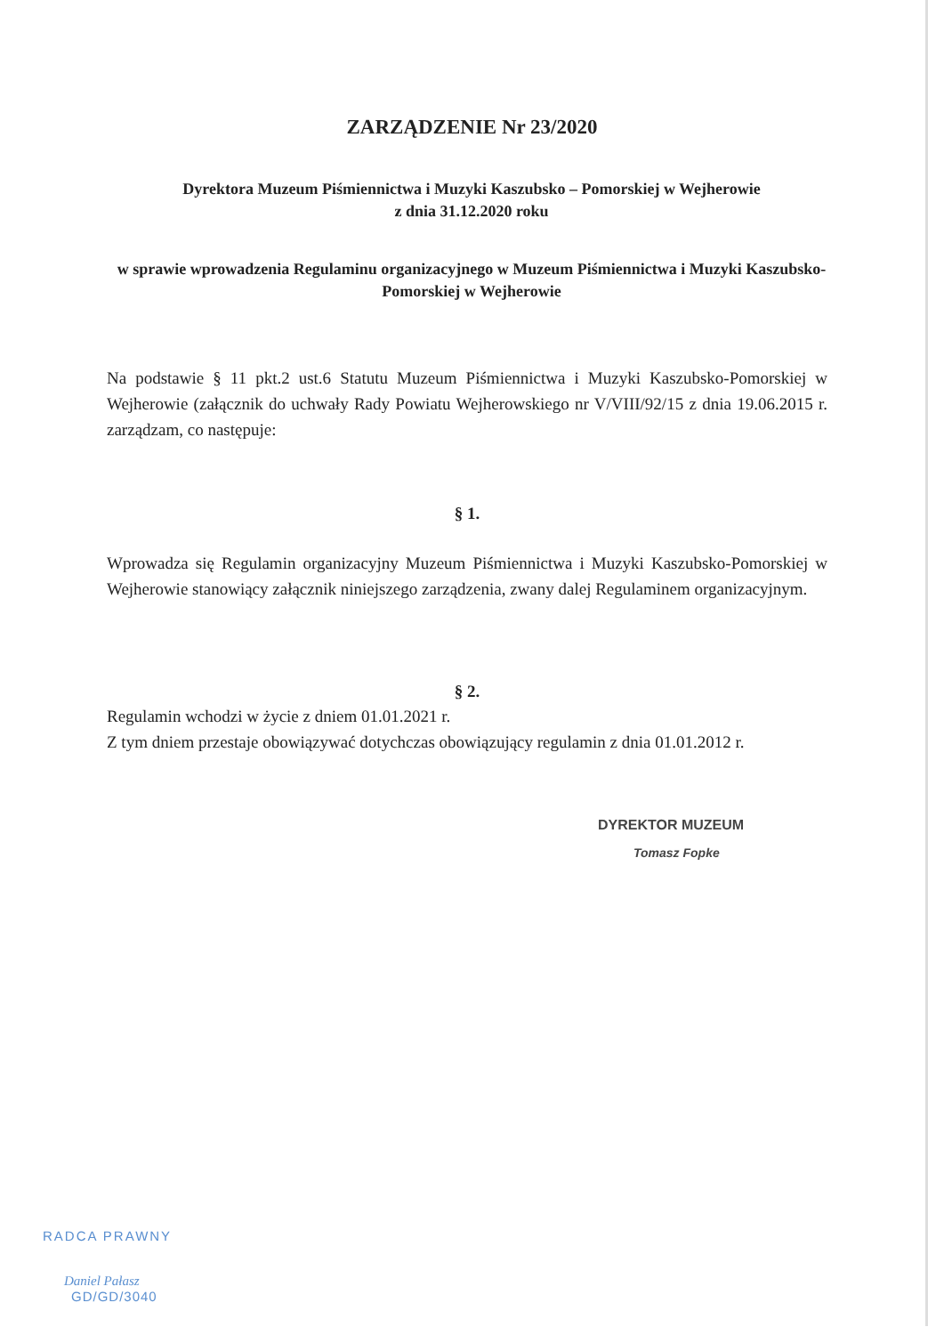ZARZĄDZENIE Nr 23/2020
Dyrektora Muzeum Piśmiennictwa i Muzyki Kaszubsko – Pomorskiej w Wejherowie
z dnia 31.12.2020 roku
w sprawie wprowadzenia Regulaminu organizacyjnego w Muzeum Piśmiennictwa i Muzyki Kaszubsko-Pomorskiej w Wejherowie
Na podstawie § 11 pkt.2 ust.6 Statutu Muzeum Piśmiennictwa i Muzyki Kaszubsko-Pomorskiej w Wejherowie (załącznik do uchwały Rady Powiatu Wejherowskiego nr V/VIII/92/15 z dnia 19.06.2015 r. zarządzam, co następuje:
§ 1.
Wprowadza się Regulamin organizacyjny Muzeum Piśmiennictwa i Muzyki Kaszubsko-Pomorskiej w Wejherowie stanowiący załącznik niniejszego zarządzenia, zwany dalej Regulaminem organizacyjnym.
§ 2.
Regulamin wchodzi w życie z dniem 01.01.2021 r.
Z tym dniem przestaje obowiązywać dotychczas obowiązujący regulamin z dnia 01.01.2012 r.
DYREKTOR MUZEUM
Tomasz Fopke
RADCA PRAWNY
Daniel Pałasz
GD/GD/3040